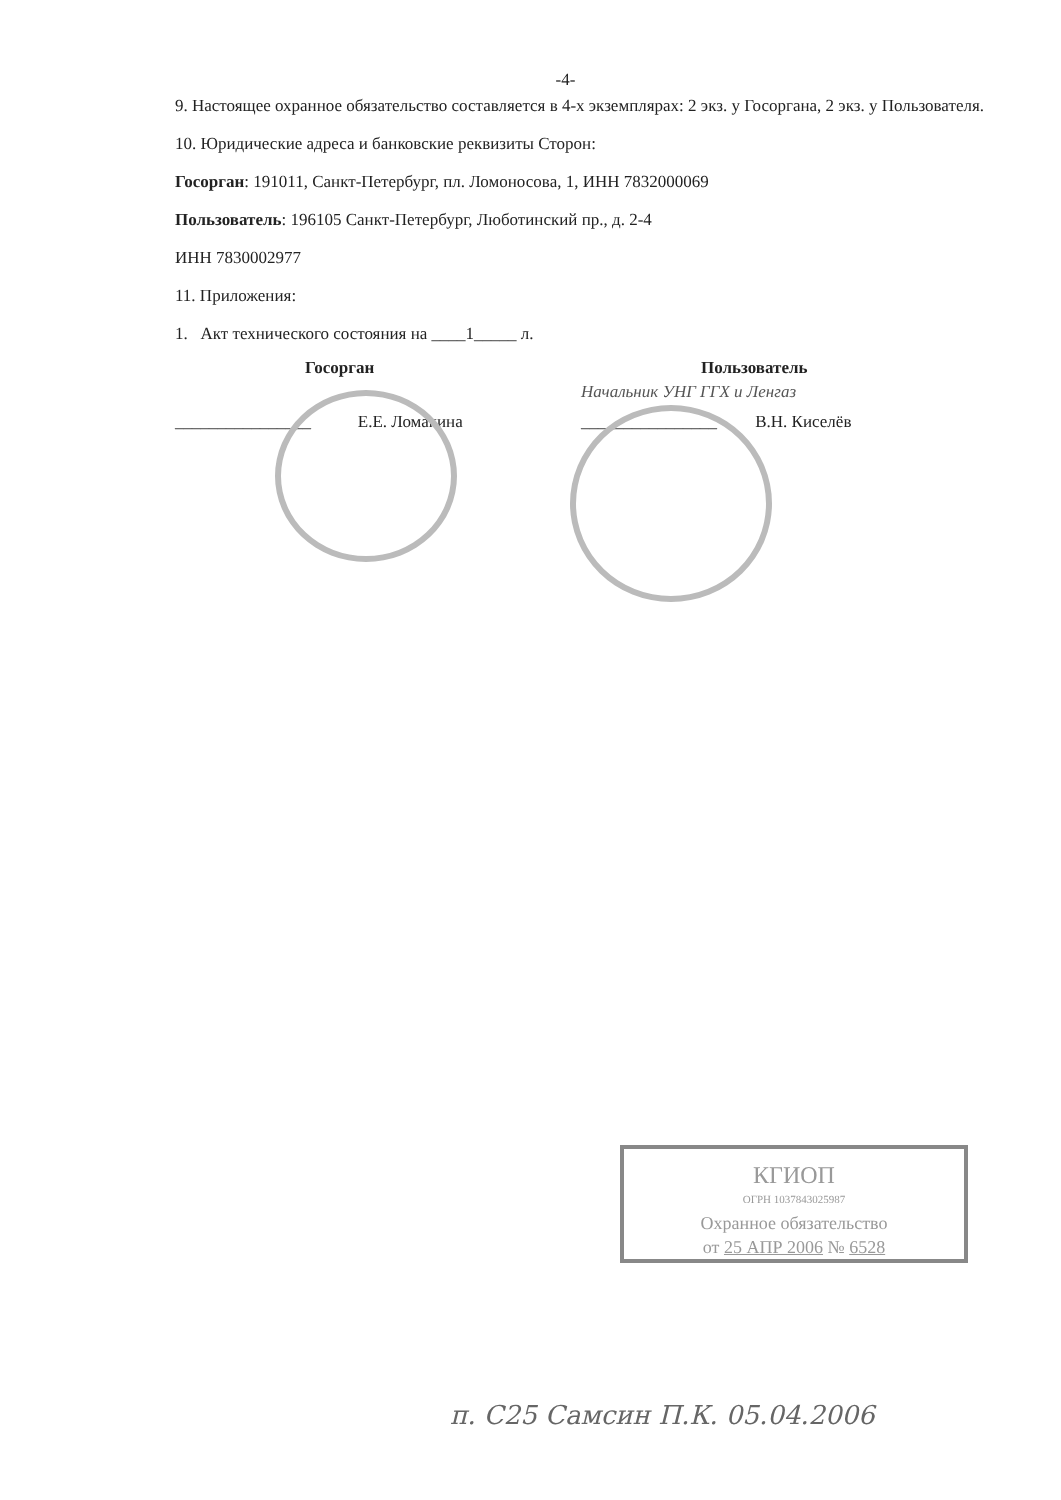-4-
9. Настоящее охранное обязательство составляется в 4-х экземплярах: 2 экз. у Госоргана, 2 экз. у Пользователя.
10. Юридические адреса и банковские реквизиты Сторон:
Госорган: 191011, Санкт-Петербург, пл. Ломоносова, 1, ИНН 7832000069
Пользователь: 196105 Санкт-Петербург, Люботинский пр., д. 2-4
ИНН 7830002977
11. Приложения:
1. Акт технического состояния на ____1_____ л.
Госорган
________________ Е.Е. Ломакина
Пользователь
Начальник УНГ ГГХ и Ленгаз
________________ В.Н. Киселёв
КГИОП
ОГРН 1037843025987
Охранное обязательство
от 25 АПР 2006 № 6528
п. С25 Самсин П.К. 05.04.2006